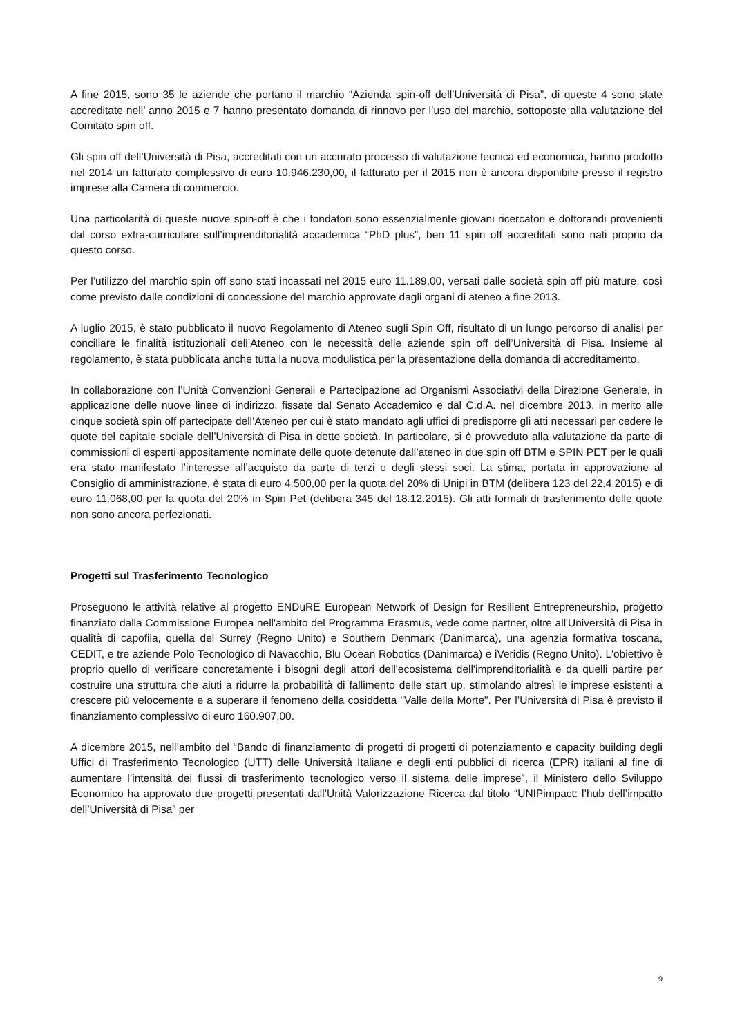A fine 2015, sono 35 le aziende che portano il marchio “Azienda spin-off dell’Università di Pisa”, di queste 4 sono state accreditate nell’ anno 2015 e 7 hanno presentato domanda di rinnovo per l’uso del marchio, sottoposte alla valutazione del Comitato spin off.
Gli spin off dell’Università di Pisa, accreditati con un accurato processo di valutazione tecnica ed economica, hanno prodotto nel 2014 un fatturato complessivo di euro 10.946.230,00, il fatturato per il 2015 non è ancora disponibile presso il registro imprese alla Camera di commercio.
Una particolarità di queste nuove spin-off è che i fondatori sono essenzialmente giovani ricercatori e dottorandi provenienti dal corso extra-curriculare sull’imprenditorialità accademica “PhD plus”, ben 11 spin off accreditati sono nati proprio da questo corso.
Per l’utilizzo del marchio spin off sono stati incassati nel 2015 euro 11.189,00, versati dalle società spin off più mature, così come previsto dalle condizioni di concessione del marchio approvate dagli organi di ateneo a fine 2013.
A luglio 2015, è stato pubblicato il nuovo Regolamento di Ateneo sugli Spin Off, risultato di un lungo percorso di analisi per conciliare le finalità istituzionali dell’Ateneo con le necessità delle aziende spin off dell’Università di Pisa. Insieme al regolamento, è stata pubblicata anche tutta la nuova modulistica per la presentazione della domanda di accreditamento.
In collaborazione con l’Unità Convenzioni Generali e Partecipazione ad Organismi Associativi della Direzione Generale, in applicazione delle nuove linee di indirizzo, fissate dal Senato Accademico e dal C.d.A. nel dicembre 2013, in merito alle cinque società spin off partecipate dell’Ateneo per cui è stato mandato agli uffici di predisporre gli atti necessari per cedere le quote del capitale sociale dell’Università di Pisa in dette società. In particolare, si è provveduto alla valutazione da parte di commissioni di esperti appositamente nominate delle quote detenute dall’ateneo in due spin off BTM e SPIN PET per le quali era stato manifestato l’interesse all’acquisto da parte di terzi o degli stessi soci. La stima, portata in approvazione al Consiglio di amministrazione, è stata di euro 4.500,00 per la quota del 20% di Unipi in BTM (delibera 123 del 22.4.2015) e di euro 11.068,00 per la quota del 20% in Spin Pet (delibera 345 del 18.12.2015). Gli atti formali di trasferimento delle quote non sono ancora perfezionati.
Progetti sul Trasferimento Tecnologico
Proseguono le attività relative al progetto ENDuRE European Network of Design for Resilient Entrepreneurship, progetto finanziato dalla Commissione Europea nell'ambito del Programma Erasmus, vede come partner, oltre all'Università di Pisa in qualità di capofila, quella del Surrey (Regno Unito) e Southern Denmark (Danimarca), una agenzia formativa toscana, CEDIT, e tre aziende Polo Tecnologico di Navacchio, Blu Ocean Robotics (Danimarca) e iVeridis (Regno Unito). L'obiettivo è proprio quello di verificare concretamente i bisogni degli attori dell'ecosistema dell'imprenditorialità e da quelli partire per costruire una struttura che aiuti a ridurre la probabilità di fallimento delle start up, stimolando altresì le imprese esistenti a crescere più velocemente e a superare il fenomeno della cosiddetta "Valle della Morte". Per l’Università di Pisa è previsto il finanziamento complessivo di euro 160.907,00.
A dicembre 2015, nell’ambito del “Bando di finanziamento di progetti di progetti di potenziamento e capacity building degli Uffici di Trasferimento Tecnologico (UTT) delle Università Italiane e degli enti pubblici di ricerca (EPR) italiani al fine di aumentare l’intensità dei flussi di trasferimento tecnologico verso il sistema delle imprese”, il Ministero dello Sviluppo Economico ha approvato due progetti presentati dall’Unità Valorizzazione Ricerca dal titolo “UNIPimpact: l’hub dell’impatto dell’Università di Pisa” per
9